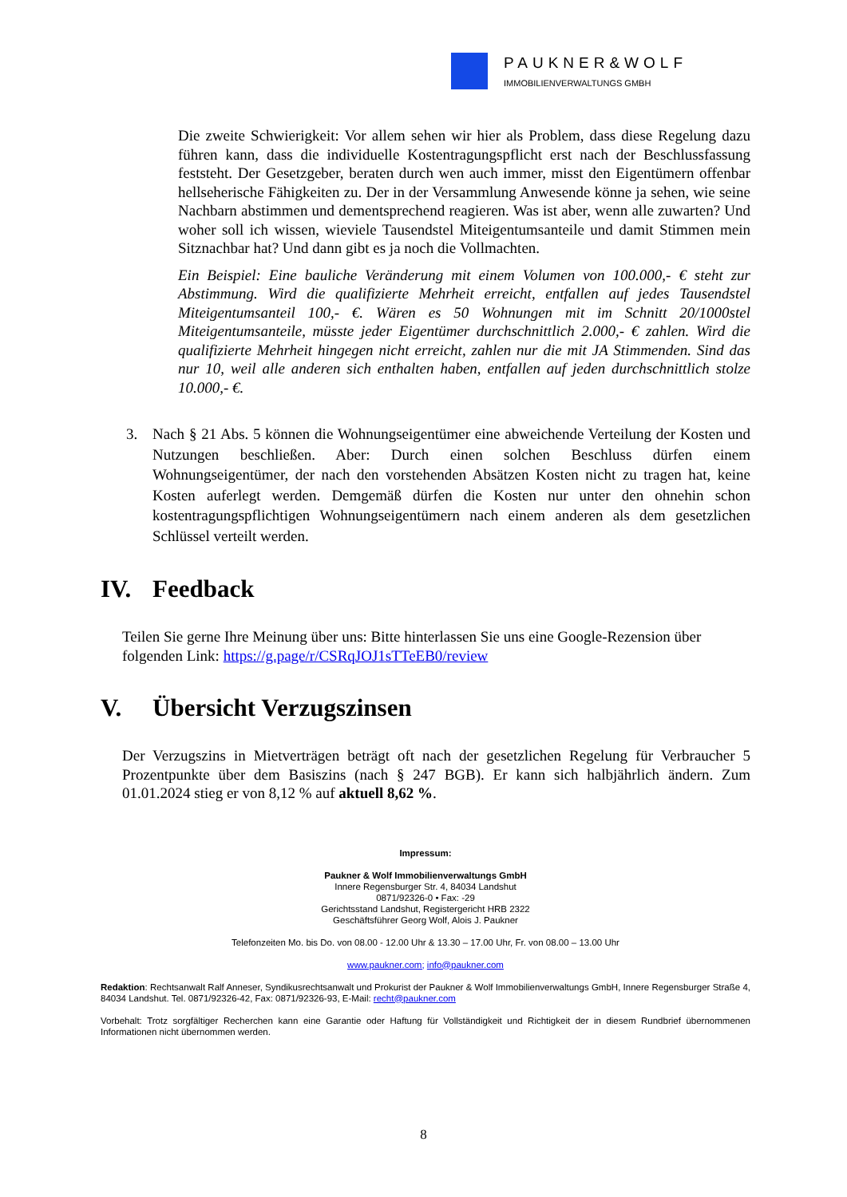PAUKNER&WOLF
IMMOBILIENVERWALTUNGS GMBH
Die zweite Schwierigkeit: Vor allem sehen wir hier als Problem, dass diese Regelung dazu führen kann, dass die individuelle Kostentragungspflicht erst nach der Beschlussfassung feststeht. Der Gesetzgeber, beraten durch wen auch immer, misst den Eigentümern offenbar hellseherische Fähigkeiten zu. Der in der Versammlung Anwesende könne ja sehen, wie seine Nachbarn abstimmen und dementsprechend reagieren. Was ist aber, wenn alle zuwarten? Und woher soll ich wissen, wieviele Tausendstel Miteigentumsanteile und damit Stimmen mein Sitznachbar hat? Und dann gibt es ja noch die Vollmachten.
Ein Beispiel: Eine bauliche Veränderung mit einem Volumen von 100.000,- € steht zur Abstimmung. Wird die qualifizierte Mehrheit erreicht, entfallen auf jedes Tausendstel Miteigentumsanteil 100,- €. Wären es 50 Wohnungen mit im Schnitt 20/1000stel Miteigentumsanteile, müsste jeder Eigentümer durchschnittlich 2.000,- € zahlen. Wird die qualifizierte Mehrheit hingegen nicht erreicht, zahlen nur die mit JA Stimmenden. Sind das nur 10, weil alle anderen sich enthalten haben, entfallen auf jeden durchschnittlich stolze 10.000,- €.
3. Nach § 21 Abs. 5 können die Wohnungseigentümer eine abweichende Verteilung der Kosten und Nutzungen beschließen. Aber: Durch einen solchen Beschluss dürfen einem Wohnungseigentümer, der nach den vorstehenden Absätzen Kosten nicht zu tragen hat, keine Kosten auferlegt werden. Demgemäß dürfen die Kosten nur unter den ohnehin schon kostentragungspflichtigen Wohnungseigentümern nach einem anderen als dem gesetzlichen Schlüssel verteilt werden.
IV. Feedback
Teilen Sie gerne Ihre Meinung über uns: Bitte hinterlassen Sie uns eine Google-Rezension über folgenden Link: https://g.page/r/CSRqJOJ1sTTeEB0/review
V. Übersicht Verzugszinsen
Der Verzugszins in Mietverträgen beträgt oft nach der gesetzlichen Regelung für Verbraucher 5 Prozentpunkte über dem Basiszins (nach § 247 BGB). Er kann sich halbjährlich ändern. Zum 01.01.2024 stieg er von 8,12 % auf aktuell 8,62 %.
Impressum:
Paukner & Wolf Immobilienverwaltungs GmbH
Innere Regensburger Str. 4, 84034 Landshut
0871/92326-0 • Fax: -29
Gerichtsstand Landshut, Registergericht HRB 2322
Geschäftsführer Georg Wolf, Alois J. Paukner
Telefonzeiten Mo. bis Do. von 08.00 - 12.00 Uhr & 13.30 – 17.00 Uhr, Fr. von 08.00 – 13.00 Uhr
www.paukner.com; info@paukner.com
Redaktion: Rechtsanwalt Ralf Anneser, Syndikusrechtsanwalt und Prokurist der Paukner & Wolf Immobilienverwaltungs GmbH, Innere Regensburger Straße 4, 84034 Landshut. Tel. 0871/92326-42, Fax: 0871/92326-93, E-Mail: recht@paukner.com
Vorbehalt: Trotz sorgfältiger Recherchen kann eine Garantie oder Haftung für Vollständigkeit und Richtigkeit der in diesem Rundbrief übernommenen Informationen nicht übernommen werden.
8